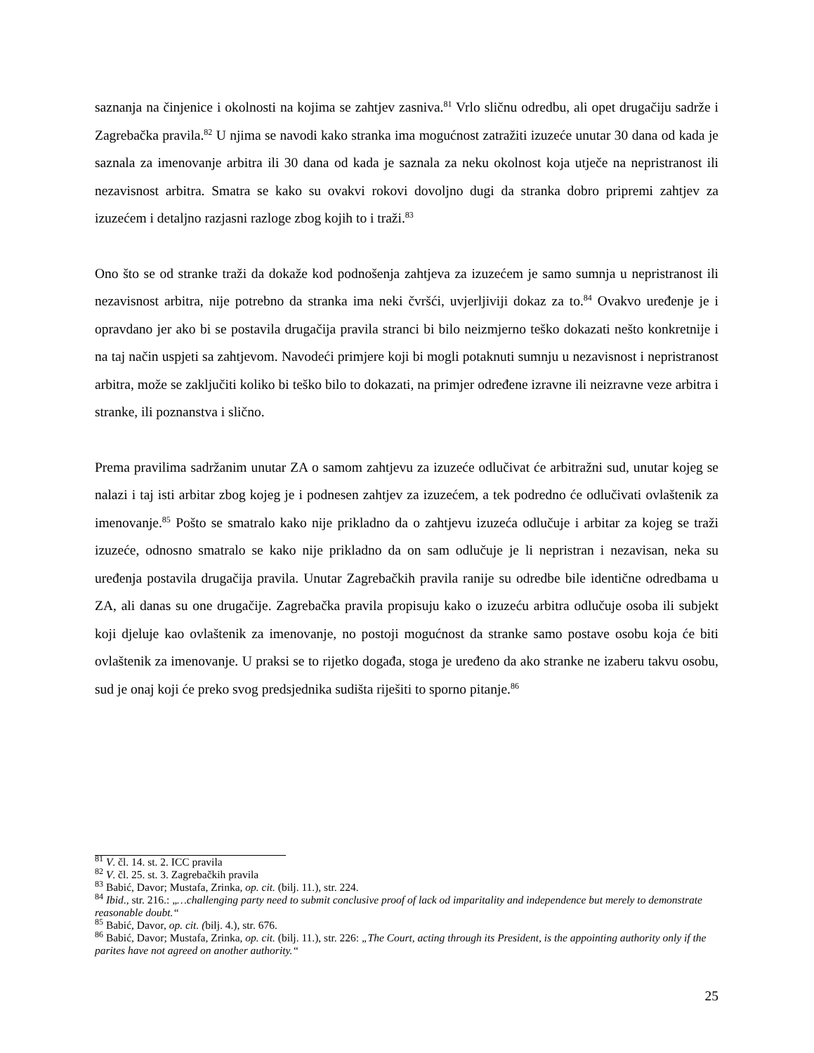saznanja na činjenice i okolnosti na kojima se zahtjev zasniva.<sup>81</sup> Vrlo sličnu odredbu, ali opet drugačiju sadrže i Zagrebačka pravila.<sup>82</sup> U njima se navodi kako stranka ima mogućnost zatražiti izuzeće unutar 30 dana od kada je saznala za imenovanje arbitra ili 30 dana od kada je saznala za neku okolnost koja utječe na nepristranost ili nezavisnost arbitra. Smatra se kako su ovakvi rokovi dovoljno dugi da stranka dobro pripremi zahtjev za izuzećem i detaljno razjasni razloge zbog kojih to i traži.<sup>83</sup>
Ono što se od stranke traži da dokaže kod podnošenja zahtjeva za izuzećem je samo sumnja u nepristranost ili nezavisnost arbitra, nije potrebno da stranka ima neki čvršći, uvjerljiviji dokaz za to.<sup>84</sup> Ovakvo uređenje je i opravdano jer ako bi se postavila drugačija pravila stranci bi bilo neizmjerno teško dokazati nešto konkretnije i na taj način uspjeti sa zahtjevom. Navodeći primjere koji bi mogli potaknuti sumnju u nezavisnost i nepristranost arbitra, može se zaključiti koliko bi teško bilo to dokazati, na primjer određene izravne ili neizravne veze arbitra i stranke, ili poznanstva i slično.
Prema pravilima sadržanim unutar ZA o samom zahtjevu za izuzeće odlučivat će arbitražni sud, unutar kojeg se nalazi i taj isti arbitar zbog kojeg je i podnesen zahtjev za izuzećem, a tek podredno će odlučivati ovlaštenik za imenovanje.<sup>85</sup> Pošto se smatralo kako nije prikladno da o zahtjevu izuzeća odlučuje i arbitar za kojeg se traži izuzeće, odnosno smatralo se kako nije prikladno da on sam odlučuje je li nepristran i nezavisan, neka su uređenja postavila drugačija pravila. Unutar Zagrebačkih pravila ranije su odredbe bile identične odredbama u ZA, ali danas su one drugačije. Zagrebačka pravila propisuju kako o izuzeću arbitra odlučuje osoba ili subjekt koji djeluje kao ovlaštenik za imenovanje, no postoji mogućnost da stranke samo postave osobu koja će biti ovlaštenik za imenovanje. U praksi se to rijetko događa, stoga je uređeno da ako stranke ne izaberu takvu osobu, sud je onaj koji će preko svog predsjednika sudišta riješiti to sporno pitanje.<sup>86</sup>
<sup>81</sup> V. čl. 14. st. 2. ICC pravila
<sup>82</sup> V. čl. 25. st. 3. Zagrebačkih pravila
<sup>83</sup> Babić, Davor; Mustafa, Zrinka, op. cit. (bilj. 11.), str. 224.
<sup>84</sup> Ibid., str. 216.: „…challenging party need to submit conclusive proof of lack od imparitality and independence but merely to demonstrate reasonable doubt.“
<sup>85</sup> Babić, Davor, op. cit. (bilj. 4.), str. 676.
<sup>86</sup> Babić, Davor; Mustafa, Zrinka, op. cit. (bilj. 11.), str. 226: „The Court, acting through its President, is the appointing authority only if the parites have not agreed on another authority.“
25